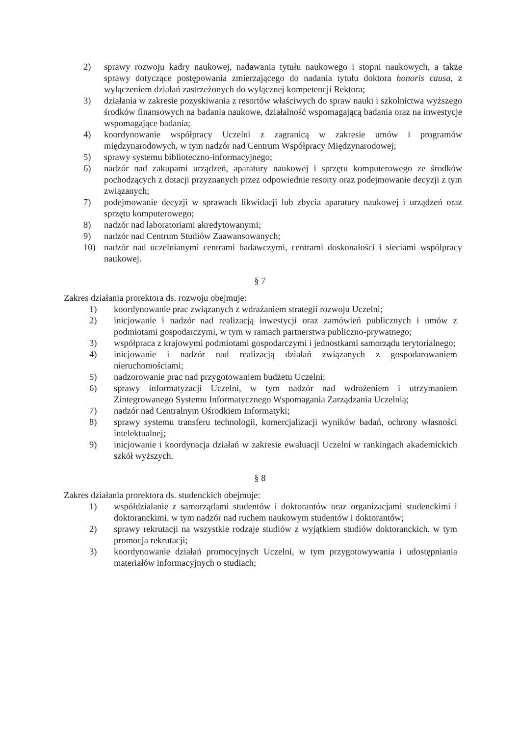2) sprawy rozwoju kadry naukowej, nadawania tytułu naukowego i stopni naukowych, a także sprawy dotyczące postępowania zmierzającego do nadania tytułu doktora honoris causa, z wyłączeniem działań zastrzeżonych do wyłącznej kompetencji Rektora;
3) działania w zakresie pozyskiwania z resortów właściwych do spraw nauki i szkolnictwa wyższego środków finansowych na badania naukowe, działalność wspomagającą badania oraz na inwestycje wspomagające badania;
4) koordynowanie współpracy Uczelni z zagranicą w zakresie umów i programów międzynarodowych, w tym nadzór nad Centrum Współpracy Międzynarodowej;
5) sprawy systemu biblioteczno-informacyjnego;
6) nadzór nad zakupami urządzeń, aparatury naukowej i sprzętu komputerowego ze środków pochodzących z dotacji przyznanych przez odpowiednie resorty oraz podejmowanie decyzji z tym związanych;
7) podejmowanie decyzji w sprawach likwidacji lub zbycia aparatury naukowej i urządzeń oraz sprzętu komputerowego;
8) nadzór nad laboratoriami akredytowanymi;
9) nadzór nad Centrum Studiów Zaawansowanych;
10) nadzór nad uczelnianymi centrami badawczymi, centrami doskonałości i sieciami współpracy naukowej.
§ 7
Zakres działania prorektora ds. rozwoju obejmuje:
1) koordynowanie prac związanych z wdrażaniem strategii rozwoju Uczelni;
2) inicjowanie i nadzór nad realizacją inwestycji oraz zamówień publicznych i umów z podmiotami gospodarczymi, w tym w ramach partnerstwa publiczno-prywatnego;
3) współpraca z krajowymi podmiotami gospodarczymi i jednostkami samorządu terytorialnego;
4) inicjowanie i nadzór nad realizacją działań związanych z gospodarowaniem nieruchomościami;
5) nadzorowanie prac nad przygotowaniem budżetu Uczelni;
6) sprawy informatyzacji Uczelni, w tym nadzór nad wdrożeniem i utrzymaniem Zintegrowanego Systemu Informatycznego Wspomagania Zarządzania Uczelnią;
7) nadzór nad Centralnym Ośrodkiem Informatyki;
8) sprawy systemu transferu technologii, komercjalizacji wyników badań, ochrony własności intelektualnej;
9) inicjowanie i koordynacja działań w zakresie ewaluacji Uczelni w rankingach akademickich szkół wyższych.
§ 8
Zakres działania prorektora ds. studenckich obejmuje:
1) współdziałanie z samorządami studentów i doktorantów oraz organizacjami studenckimi i doktoranckimi, w tym nadzór nad ruchem naukowym studentów i doktorantów;
2) sprawy rekrutacji na wszystkie rodzaje studiów z wyjątkiem studiów doktoranckich, w tym promocja rekrutacji;
3) koordynowanie działań promocyjnych Uczelni, w tym przygotowywania i udostępniania materiałów informacyjnych o studiach;